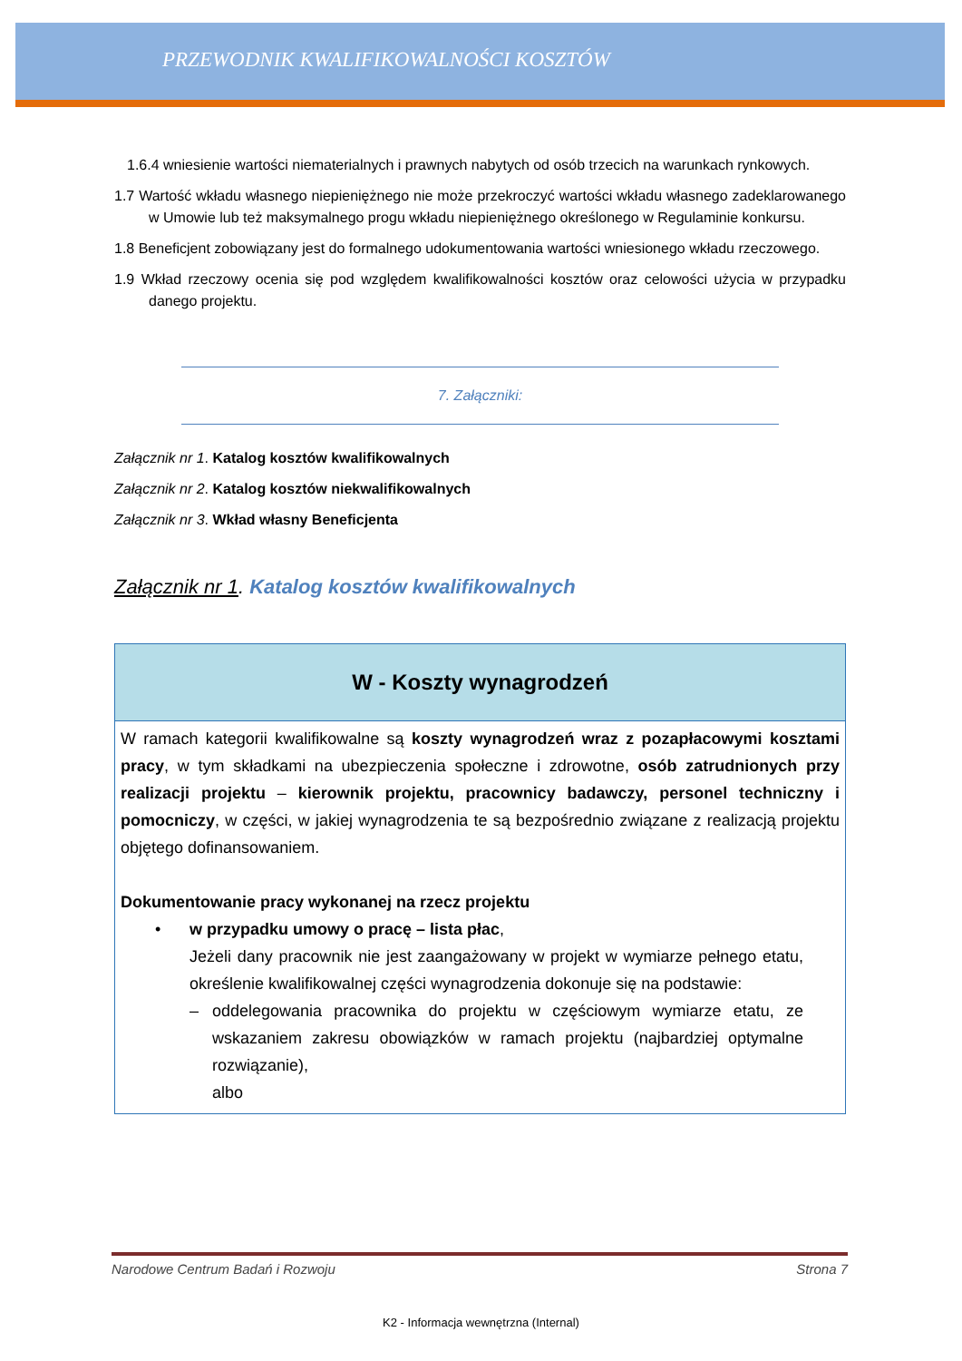PRZEWODNIK KWALIFIKOWALNOŚCI KOSZTÓW
1.6.4 wniesienie wartości niematerialnych i prawnych nabytych od osób trzecich na warunkach rynkowych.
1.7 Wartość wkładu własnego niepieniężnego nie może przekroczyć wartości wkładu własnego zadeklarowanego w Umowie lub też maksymalnego progu wkładu niepieniężnego określonego w Regulaminie konkursu.
1.8 Beneficjent zobowiązany jest do formalnego udokumentowania wartości wniesionego wkładu rzeczowego.
1.9 Wkład rzeczowy ocenia się pod względem kwalifikowalności kosztów oraz celowości użycia w przypadku danego projektu.
7. Załączniki:
Załącznik nr 1. Katalog kosztów kwalifikowalnych
Załącznik nr 2. Katalog kosztów niekwalifikowalnych
Załącznik nr 3. Wkład własny Beneficjenta
Załącznik nr 1. Katalog kosztów kwalifikowalnych
| W - Koszty wynagrodzeń |
| --- |
| W ramach kategorii kwalifikowalne są koszty wynagrodzeń wraz z pozapłacowymi kosztami pracy , w tym składkami na ubezpieczenia społeczne i zdrowotne, osób zatrudnionych przy realizacji projektu – kierownik projektu, pracownicy badawczy, personel techniczny i pomocniczy , w części, w jakiej wynagrodzenia te są bezpośrednio związane z realizacją projektu objętego dofinansowaniem. Dokumentowanie pracy wykonanej na rzecz projektu • w przypadku umowy o pracę – lista płac , Jeżeli dany pracownik nie jest zaangażowany w projekt w wymiarze pełnego etatu, określenie kwalifikowalnej części wynagrodzenia dokonuje się na podstawie: – oddelegowania pracownika do projektu w częściowym wymiarze etatu, ze wskazaniem zakresu obowiązków w ramach projektu (najbardziej optymalne rozwiązanie), albo |
Narodowe Centrum Badań i Rozwoju Strona 7
K2 - Informacja wewnętrzna (Internal)